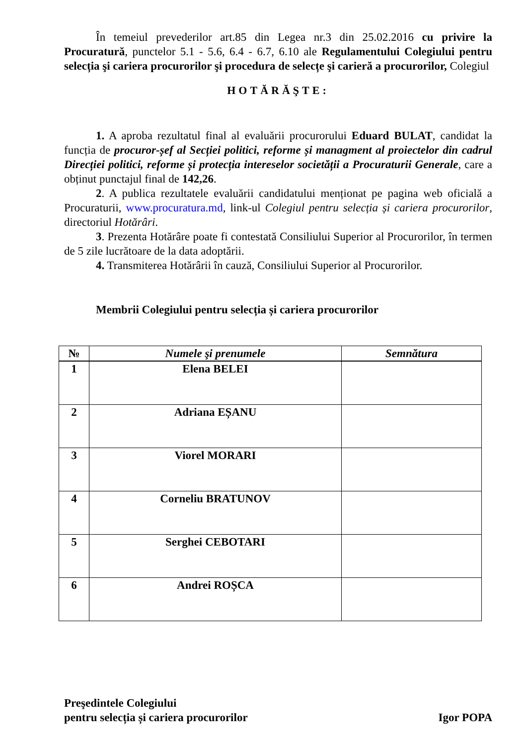În temeiul prevederilor art.85 din Legea nr.3 din 25.02.2016 cu privire la Procuratură, punctelor 5.1 - 5.6, 6.4 - 6.7, 6.10 ale Regulamentului Colegiului pentru selecția şi cariera procurorilor şi procedura de selecțe şi carieră a procurorilor, Colegiul
HOTĂRĂŞTE:
1. A aproba rezultatul final al evaluării procurorului Eduard BULAT, candidat la funcția de procuror-șef al Secției politici, reforme și managment al proiectelor din cadrul Direcției politici, reforme și protecția intereselor societății a Procuraturii Generale, care a obținut punctajul final de 142,26.
2. A publica rezultatele evaluării candidatului menționat pe pagina web oficială a Procuraturii, www.procuratura.md, link-ul Colegiul pentru selecția și cariera procurorilor, directoriul Hotărâri.
3. Prezenta Hotărâre poate fi contestată Consiliului Superior al Procurorilor, în termen de 5 zile lucrătoare de la data adoptării.
4. Transmiterea Hotărârii în cauză, Consiliului Superior al Procurorilor.
Membrii Colegiului pentru selecția și cariera procurorilor
| № | Numele şi prenumele | Semnătura |
| --- | --- | --- |
| 1 | Elena BELEI | |
| 2 | Adriana EȘANU | |
| 3 | Viorel MORARI | |
| 4 | Corneliu BRATUNOV | |
| 5 | Serghei CEBOTARI | |
| 6 | Andrei ROȘCA | |
Preşedintele Colegiului
pentru selecția și cariera procurorilor
Igor POPA